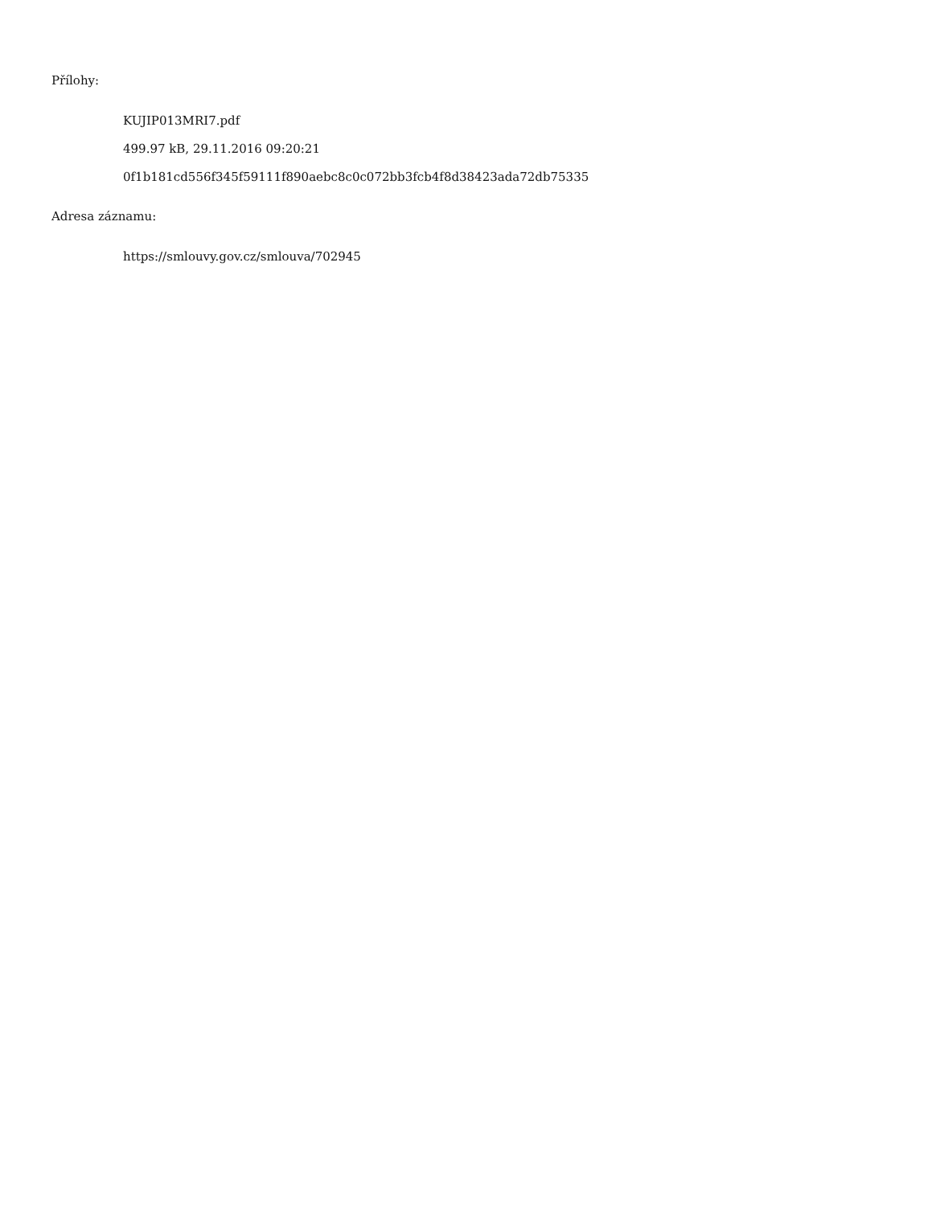Přílohy:
KUJIP013MRI7.pdf
499.97 kB, 29.11.2016 09:20:21
0f1b181cd556f345f59111f890aebc8c0c072bb3fcb4f8d38423ada72db75335
Adresa záznamu:
https://smlouvy.gov.cz/smlouva/702945